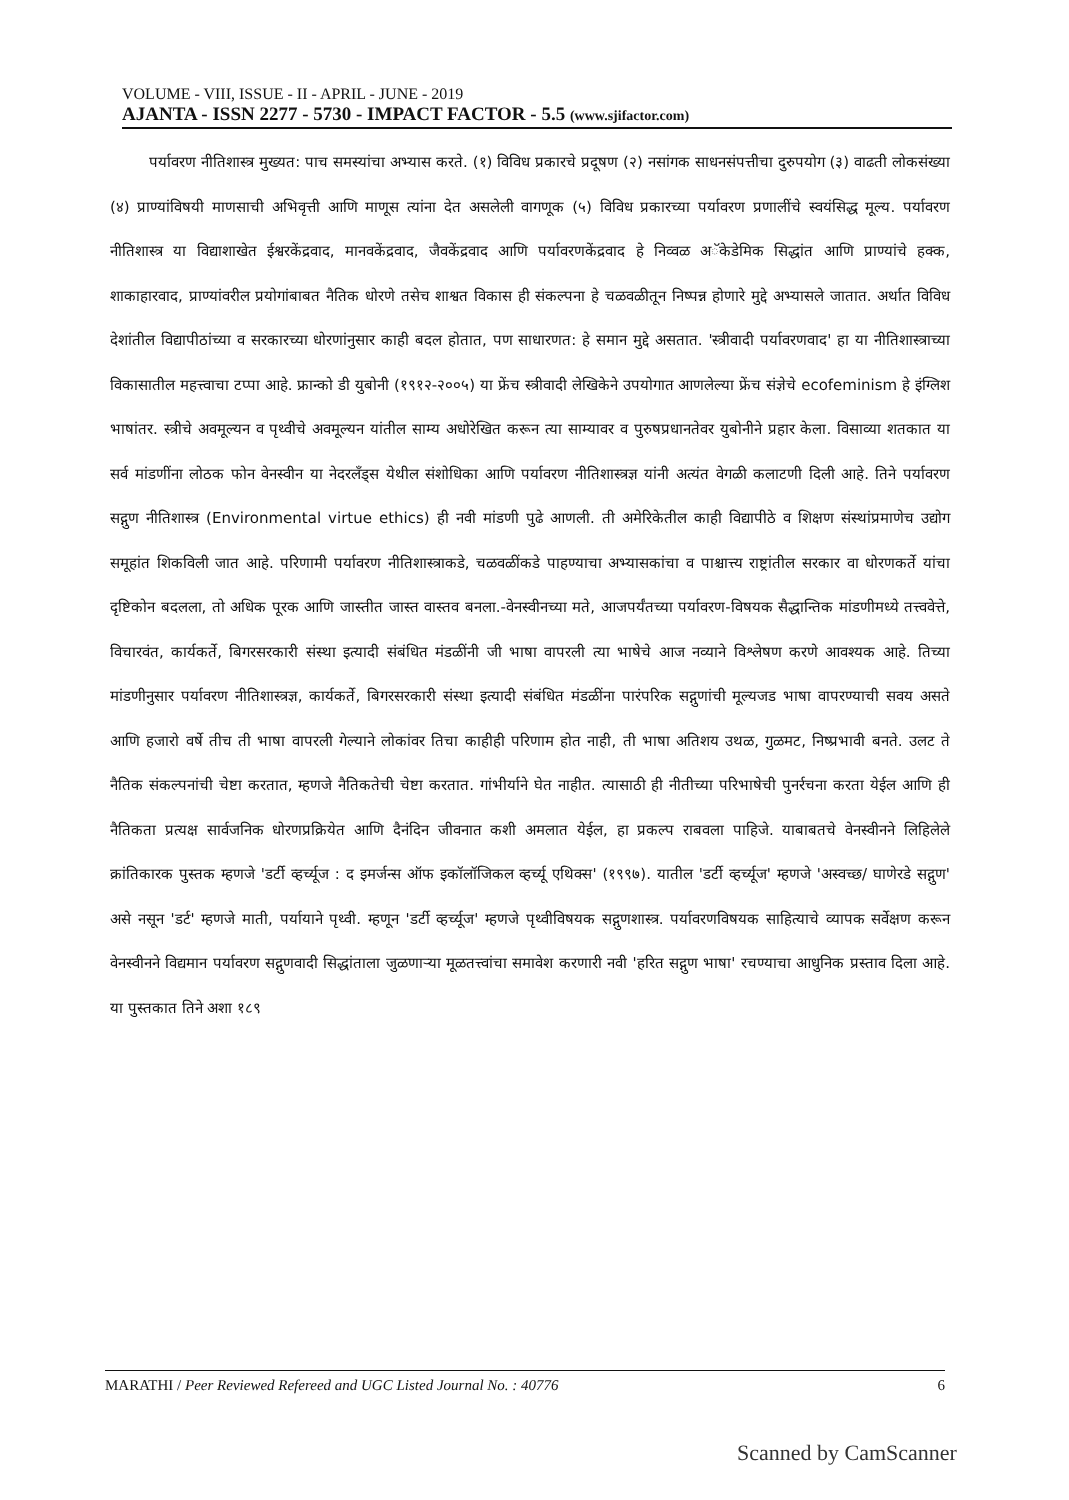VOLUME - VIII, ISSUE - II - APRIL - JUNE - 2019
AJANTA - ISSN 2277 - 5730 - IMPACT FACTOR - 5.5 (www.sjifactor.com)
पर्यावरण नीतिशास्त्र मुख्यत: पाच समस्यांचा अभ्यास करते. (१) विविध प्रकारचे प्रदूषण (२) नसांगक साधनसंपत्तीचा दुरुपयोग (३) वाढती लोकसंख्या (४) प्राण्यांविषयी माणसाची अभिवृत्ती आणि माणूस त्यांना देत असलेली वागणूक (५) विविध प्रकारच्या पर्यावरण प्रणालींचे स्वयंसिद्ध मूल्य. पर्यावरण नीतिशास्त्र या विद्याशाखेत ईश्वरकेंद्रवाद, मानवकेंद्रवाद, जैवकेंद्रवाद आणि पर्यावरणकेंद्रवाद हे निव्वळ अॅकेडेमिक सिद्धांत आणि प्राण्यांचे हक्क, शाकाहारवाद, प्राण्यांवरील प्रयोगांबाबत नैतिक धोरणे तसेच शाश्वत विकास ही संकल्पना हे चळवळीतून निष्पन्न होणारे मुद्दे अभ्यासले जातात. अर्थात विविध देशांतील विद्यापीठांच्या व सरकारच्या धोरणांनुसार काही बदल होतात, पण साधारणत: हे समान मुद्दे असतात. 'स्त्रीवादी पर्यावरणवाद' हा या नीतिशास्त्राच्या विकासातील महत्त्वाचा टप्पा आहे. फ्रान्को डी युबोनी (१९१२-२००५) या फ्रेंच स्त्रीवादी लेखिकेने उपयोगात आणलेल्या फ्रेंच संज्ञेचे ecofeminism हे इंग्लिश भाषांतर. स्त्रीचे अवमूल्यन व पृथ्वीचे अवमूल्यन यांतील साम्य अधोरेखित करून त्या साम्यावर व पुरुषप्रधानतेवर युबोनीने प्रहार केला. विसाव्या शतकात या सर्व मांडणींना लोठक फोन वेनस्वीन या नेदरलॅंड्स येथील संशोधिका आणि पर्यावरण नीतिशास्त्रज्ञ यांनी अत्यंत वेगळी कलाटणी दिली आहे. तिने पर्यावरण सद्गुण नीतिशास्त्र (Environmental virtue ethics) ही नवी मांडणी पुढे आणली. ती अमेरिकेतील काही विद्यापीठे व शिक्षण संस्थांप्रमाणेच उद्योग समूहांत शिकविली जात आहे. परिणामी पर्यावरण नीतिशास्त्राकडे, चळवळींकडे पाहण्याचा अभ्यासकांचा व पाश्चात्त्य राष्ट्रांतील सरकार वा धोरणकर्ते यांचा दृष्टिकोन बदलला, तो अधिक पूरक आणि जास्तीत जास्त वास्तव बनला.-वेनस्वीनच्या मते, आजपर्यंतच्या पर्यावरण-विषयक सैद्धान्तिक मांडणीमध्ये तत्त्ववेत्ते, विचारवंत, कार्यकर्ते, बिगरसरकारी संस्था इत्यादी संबंधित मंडळींनी जी भाषा वापरली त्या भाषेचे आज नव्याने विश्लेषण करणे आवश्यक आहे. तिच्या मांडणीनुसार पर्यावरण नीतिशास्त्रज्ञ, कार्यकर्ते, बिगरसरकारी संस्था इत्यादी संबंधित मंडळींना पारंपरिक सद्गुणांची मूल्यजड भाषा वापरण्याची सवय असते आणि हजारो वर्षे तीच ती भाषा वापरली गेल्याने लोकांवर तिचा काहीही परिणाम होत नाही, ती भाषा अतिशय उथळ, गुळमट, निष्प्रभावी बनते. उलट ते नैतिक संकल्पनांची चेष्टा करतात, म्हणजे नैतिकतेची चेष्टा करतात. गांभीर्याने घेत नाहीत. त्यासाठी ही नीतीच्या परिभाषेची पुनर्रचना करता येईल आणि ही नैतिकता प्रत्यक्ष सार्वजनिक धोरणप्रक्रियेत आणि दैनंदिन जीवनात कशी अमलात येईल, हा प्रकल्प राबवला पाहिजे. याबाबतचे वेनस्वीनने लिहिलेले क्रांतिकारक पुस्तक म्हणजे 'डर्टी व्हर्च्यूज : द इमर्जन्स ऑफ इकॉलॉजिकल व्हर्च्यू एथिक्स' (१९९७). यातील 'डर्टी व्हर्च्यूज' म्हणजे 'अस्वच्छ/ घाणेरडे सद्गुण' असे नसून 'डर्ट' म्हणजे माती, पर्यायाने पृथ्वी. म्हणून 'डर्टी व्हर्च्यूज' म्हणजे पृथ्वीविषयक सद्गुणशास्त्र. पर्यावरणविषयक साहित्याचे व्यापक सर्वेक्षण करून वेनस्वीनने विद्यमान पर्यावरण सद्गुणवादी सिद्धांताला जुळणाऱ्या मूळतत्त्वांचा समावेश करणारी नवी 'हरित सद्गुण भाषा' रचण्याचा आधुनिक प्रस्ताव दिला आहे. या पुस्तकात तिने अशा १८९
MARATHI / Peer Reviewed Refereed and UGC Listed Journal No. : 40776 6
Scanned by CamScanner